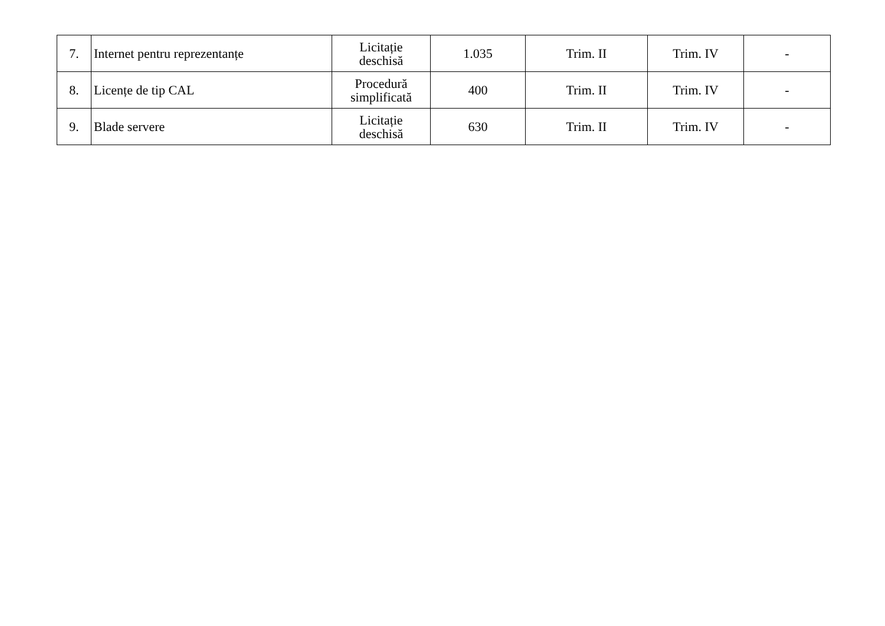| 7. | Internet pentru reprezentanțe | Licitație deschisă | 1.035 | Trim. II | Trim. IV | - |
| 8. | Licențe de tip CAL | Procedură simplificată | 400 | Trim. II | Trim. IV | - |
| 9. | Blade servere | Licitație deschisă | 630 | Trim. II | Trim. IV | - |